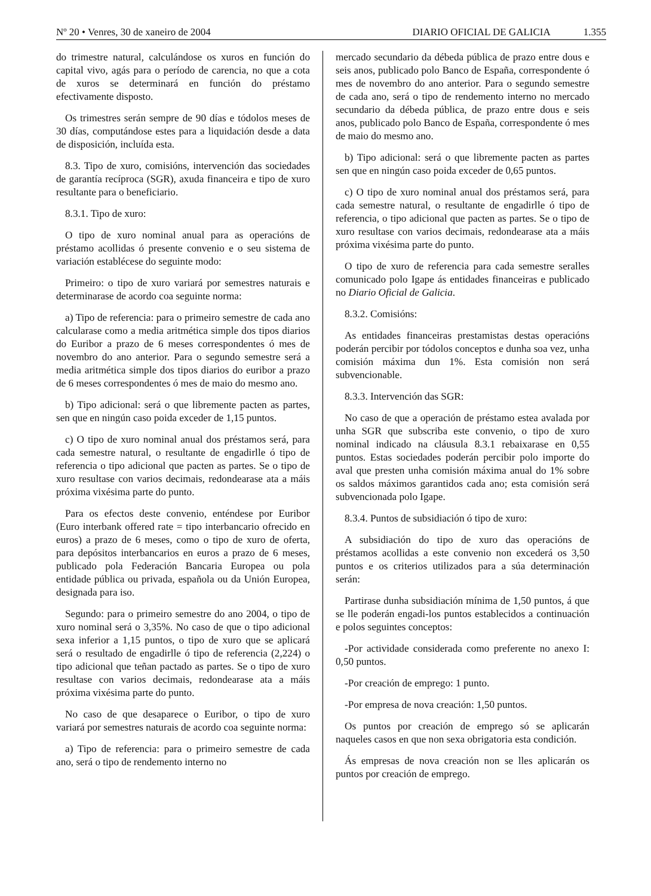Nº 20 • Venres, 30 de xaneiro de 2004
DIARIO OFICIAL DE GALICIA 1.355
do trimestre natural, calculándose os xuros en función do capital vivo, agás para o período de carencia, no que a cota de xuros se determinará en función do préstamo efectivamente disposto.
Os trimestres serán sempre de 90 días e tódolos meses de 30 días, computándose estes para a liquidación desde a data de disposición, incluída esta.
8.3. Tipo de xuro, comisións, intervención das sociedades de garantía recíproca (SGR), axuda financeira e tipo de xuro resultante para o beneficiario.
8.3.1. Tipo de xuro:
O tipo de xuro nominal anual para as operacións de préstamo acollidas ó presente convenio e o seu sistema de variación establécese do seguinte modo:
Primeiro: o tipo de xuro variará por semestres naturais e determinarase de acordo coa seguinte norma:
a) Tipo de referencia: para o primeiro semestre de cada ano calcularase como a media aritmética simple dos tipos diarios do Euribor a prazo de 6 meses correspondentes ó mes de novembro do ano anterior. Para o segundo semestre será a media aritmética simple dos tipos diarios do euribor a prazo de 6 meses correspondentes ó mes de maio do mesmo ano.
b) Tipo adicional: será o que libremente pacten as partes, sen que en ningún caso poida exceder de 1,15 puntos.
c) O tipo de xuro nominal anual dos préstamos será, para cada semestre natural, o resultante de engadirlle ó tipo de referencia o tipo adicional que pacten as partes. Se o tipo de xuro resultase con varios decimais, redondearase ata a máis próxima vixésima parte do punto.
Para os efectos deste convenio, enténdese por Euribor (Euro interbank offered rate = tipo interbancario ofrecido en euros) a prazo de 6 meses, como o tipo de xuro de oferta, para depósitos interbancarios en euros a prazo de 6 meses, publicado pola Federación Bancaria Europea ou pola entidade pública ou privada, española ou da Unión Europea, designada para iso.
Segundo: para o primeiro semestre do ano 2004, o tipo de xuro nominal será o 3,35%. No caso de que o tipo adicional sexa inferior a 1,15 puntos, o tipo de xuro que se aplicará será o resultado de engadirlle ó tipo de referencia (2,224) o tipo adicional que teñan pactado as partes. Se o tipo de xuro resultase con varios decimais, redondearase ata a máis próxima vixésima parte do punto.
No caso de que desaparece o Euribor, o tipo de xuro variará por semestres naturais de acordo coa seguinte norma:
a) Tipo de referencia: para o primeiro semestre de cada ano, será o tipo de rendemento interno no
mercado secundario da débeda pública de prazo entre dous e seis anos, publicado polo Banco de España, correspondente ó mes de novembro do ano anterior. Para o segundo semestre de cada ano, será o tipo de rendemento interno no mercado secundario da débeda pública, de prazo entre dous e seis anos, publicado polo Banco de España, correspondente ó mes de maio do mesmo ano.
b) Tipo adicional: será o que libremente pacten as partes sen que en ningún caso poida exceder de 0,65 puntos.
c) O tipo de xuro nominal anual dos préstamos será, para cada semestre natural, o resultante de engadirlle ó tipo de referencia, o tipo adicional que pacten as partes. Se o tipo de xuro resultase con varios decimais, redondearase ata a máis próxima vixésima parte do punto.
O tipo de xuro de referencia para cada semestre seralles comunicado polo Igape ás entidades financeiras e publicado no Diario Oficial de Galicia.
8.3.2. Comisións:
As entidades financeiras prestamistas destas operacións poderán percibir por tódolos conceptos e dunha soa vez, unha comisión máxima dun 1%. Esta comisión non será subvencionable.
8.3.3. Intervención das SGR:
No caso de que a operación de préstamo estea avalada por unha SGR que subscriba este convenio, o tipo de xuro nominal indicado na cláusula 8.3.1 rebaixarase en 0,55 puntos. Estas sociedades poderán percibir polo importe do aval que presten unha comisión máxima anual do 1% sobre os saldos máximos garantidos cada ano; esta comisión será subvencionada polo Igape.
8.3.4. Puntos de subsidiación ó tipo de xuro:
A subsidiación do tipo de xuro das operacións de préstamos acollidas a este convenio non excederá os 3,50 puntos e os criterios utilizados para a súa determinación serán:
Partirase dunha subsidiación mínima de 1,50 puntos, á que se lle poderán engadi-los puntos establecidos a continuación e polos seguintes conceptos:
-Por actividade considerada como preferente no anexo I: 0,50 puntos.
-Por creación de emprego: 1 punto.
-Por empresa de nova creación: 1,50 puntos.
Os puntos por creación de emprego só se aplicarán naqueles casos en que non sexa obrigatoria esta condición.
Ás empresas de nova creación non se lles aplicarán os puntos por creación de emprego.